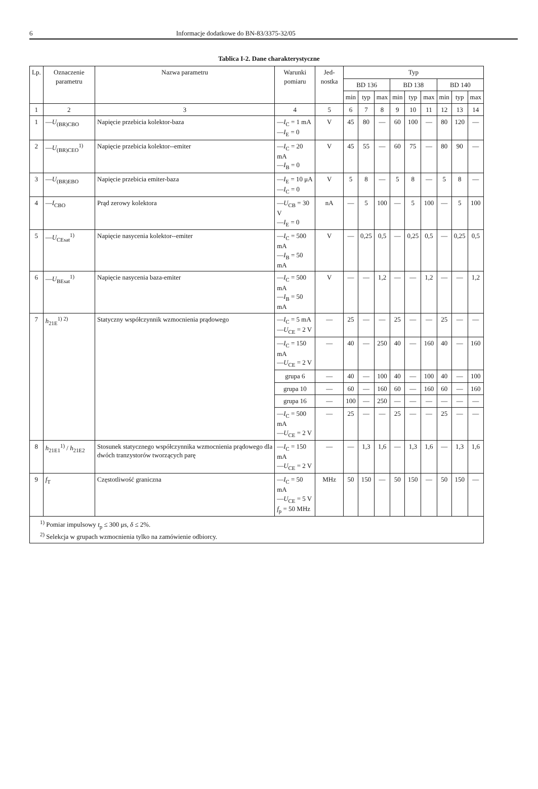6 Informacje dodatkowe do BN-83/3375-32/05
Tablica I-2. Dane charakterystyczne
| Lp. | Oznaczenie parametru | Nazwa parametru | Warunki pomiaru | Jed-nostka | Typ | | | | | | | | |
| --- | --- | --- | --- | --- | --- | --- | --- | --- | --- | --- | --- | --- | --- |
| | | | | | BD 136 | | | BD 138 | | | BD 140 | | |
| | | | | | min | typ | max | min | typ | max | min | typ | max |
| 1 | 2 | 3 | 4 | 5 | 6 | 7 | 8 | 9 | 10 | 11 | 12 | 13 | 14 |
| 1 | — U<sub>(BR)CBO</sub> | Napięcie przebicia kolektor-baza | — I<sub>C</sub> = 1 mA — I<sub>E</sub> = 0 | V | 45 | 80 | — | 60 | 100 | — | 80 | 120 | — |
| 2 | — U<sub>(BR)CEO</sub><sup>1)</sup> | Napięcie przebicia kolektor--emiter | — I<sub>C</sub> = 20 mA — I<sub>B</sub> = 0 | V | 45 | 55 | — | 60 | 75 | — | 80 | 90 | — |
| 3 | — U<sub>(BR)EBO</sub> | Napięcie przebicia emiter-baza | — I<sub>E</sub> = 10 μA — I<sub>C</sub> = 0 | V | 5 | 8 | — | 5 | 8 | — | 5 | 8 | — |
| 4 | — I<sub>CBO</sub> | Prąd zerowy kolektora | — U<sub>CB</sub> = 30 V — I<sub>E</sub> = 0 | nA | — | 5 | 100 | — | 5 | 100 | — | 5 | 100 |
| 5 | — U<sub>CEsat</sub><sup>1)</sup> | Napięcie nasycenia kolektor--emiter | — I<sub>C</sub> = 500 mA — I<sub>B</sub> = 50 mA | V | — | 0,25 | 0,5 | — | 0,25 | 0,5 | — | 0,25 | 0,5 |
| 6 | — U<sub>BEsat</sub><sup>1)</sup> | Napięcie nasycenia baza-emiter | — I<sub>C</sub> = 500 mA — I<sub>B</sub> = 50 mA | V | — | — | 1,2 | — | — | 1,2 | — | — | 1,2 |
| 7 | h<sub>21E</sub><sup>1) 2)</sup> | Statyczny współczynnik wzmocnienia prądowego | — I<sub>C</sub> = 5 mA — U<sub>CE</sub> = 2 V | — | 25 | — | — | 25 | — | — | 25 | — | — |
| | | | — I<sub>C</sub> = 150 mA — U<sub>CE</sub> = 2 V | — | 40 | — | 250 | 40 | — | 160 | 40 | — | 160 |
| | | | grupa 6 | — | 40 | — | 100 | 40 | — | 100 | 40 | — | 100 |
| | | | grupa 10 | — | 60 | — | 160 | 60 | — | 160 | 60 | — | 160 |
| | | | grupa 16 | — | 100 | — | 250 | — | — | — | — | — | — |
| | | | — I<sub>C</sub> = 500 mA — U<sub>CE</sub> = 2 V | — | 25 | — | — | 25 | — | — | 25 | — | — |
| 8 | h<sub>21E1</sub><sup>1)</sup> / h<sub>21E2</sub> | Stosunek statycznego współczynnika wzmocnienia prądowego dla dwóch tranzystorów tworzących parę | — I<sub>C</sub> = 150 mA — U<sub>CE</sub> = 2 V | — | — | 1,3 | 1,6 | — | 1,3 | 1,6 | — | 1,3 | 1,6 |
| 9 | f<sub>T</sub> | Częstotliwość graniczna | — I<sub>C</sub> = 50 mA — U<sub>CE</sub> = 5 V f<sub>p</sub> = 50 MHz | MHz | 50 | 150 | — | 50 | 150 | — | 50 | 150 | — |
| <sup>1)</sup> Pomiar impulsowy t<sub>p</sub> ≤ 300 μs, δ ≤ 2%. <sup>2)</sup> Selekcja w grupach wzmocnienia tylko na zamówienie odbiorcy. | | | | | | | | | | | | | |